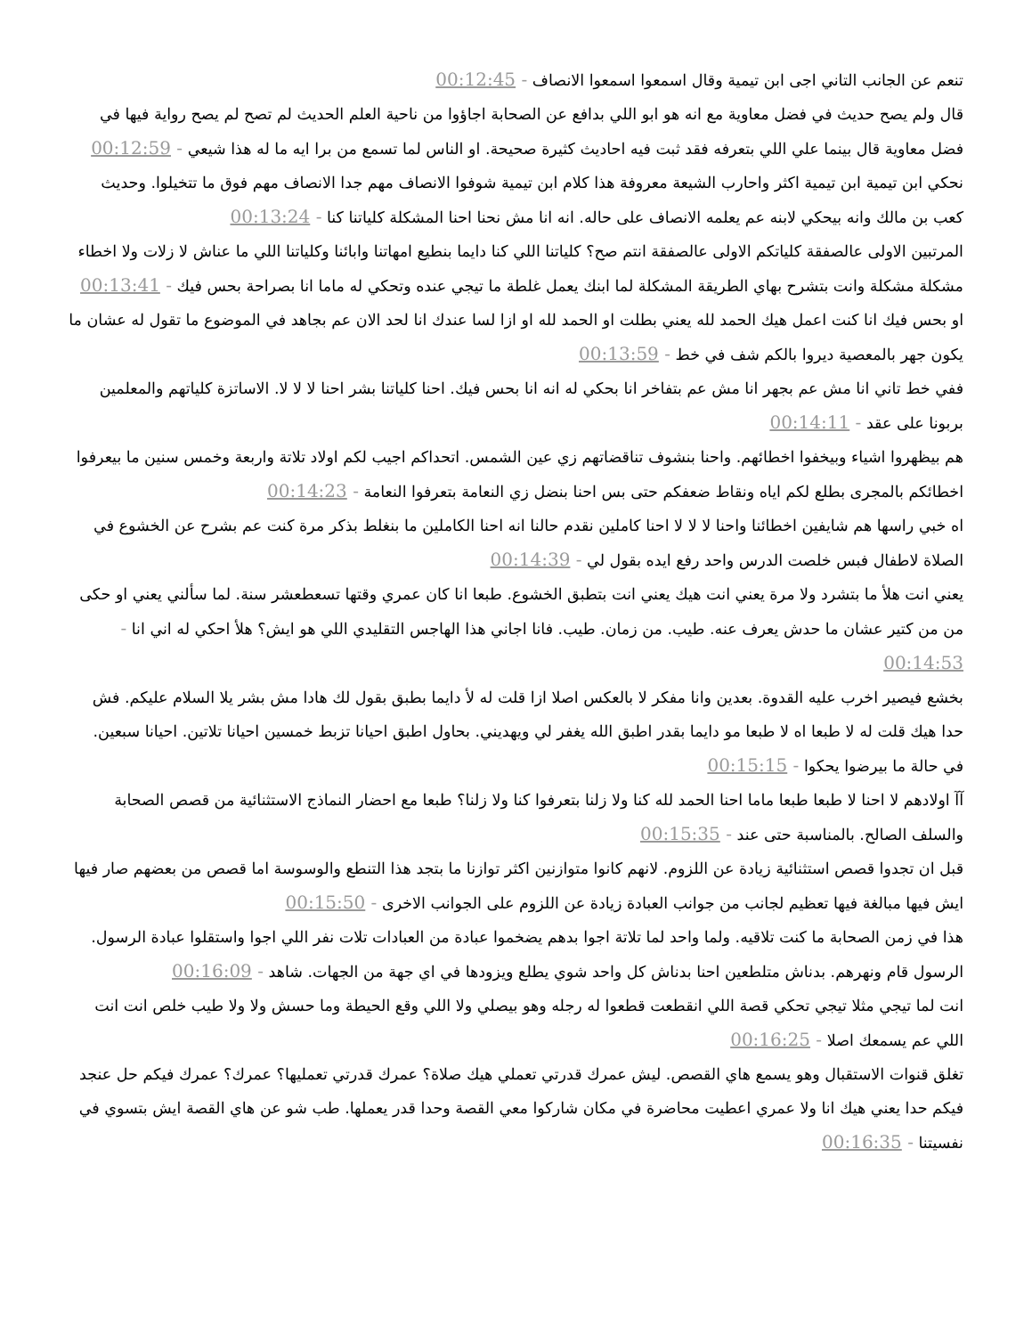تنعم عن الجانب التاني اجى ابن تيمية وقال اسمعوا اسمعوا الانصاف - 00:12:45
قال ولم يصح حديث في فضل معاوية مع انه هو ابو اللي بدافع عن الصحابة اجاؤوا من ناحية العلم الحديث لم تصح لم يصح رواية فيها في فضل معاوية قال بينما علي اللي بتعرفه فقد ثبت فيه احاديث كثيرة صحيحة. او الناس لما تسمع من برا ايه ما له هذا شيعي - 00:12:59
نحكي ابن تيمية ابن تيمية اكثر واحارب الشيعة معروفة هذا كلام ابن تيمية شوفوا الانصاف مهم جدا الانصاف مهم فوق ما تتخيلوا. وحديث كعب بن مالك وانه بيحكي لابنه عم يعلمه الانصاف على حاله. انه انا مش نحنا احنا المشكلة كلياتنا كنا - 00:13:24
المرتبين الاولى عالصفقة كلياتكم الاولى عالصفقة انتم صح؟ كلياتنا اللي كنا دايما بنطيع امهاتنا وابائنا وكلياتنا اللي ما عناش لا زلات ولا اخطاء مشكلة مشكلة وانت بتشرح بهاي الطريقة المشكلة لما ابنك يعمل غلطة ما تيجي عنده وتحكي له ماما انا بصراحة بحس فيك - 00:13:41
او بحس فيك انا كنت اعمل هيك الحمد لله يعني بطلت او الحمد لله او ازا لسا عندك انا لحد الان عم بجاهد في الموضوع ما تقول له عشان ما يكون جهر بالمعصية ديروا بالكم شف في خط - 00:13:59
ففي خط تاني انا مش عم بجهر انا مش عم بتفاخر انا بحكي له انه انا بحس فيك. احنا كلياتنا بشر احنا لا لا لا. الاساتزة كلياتهم والمعلمين بربونا على عقد - 00:14:11
هم بيظهروا اشياء وبيخفوا اخطائهم. واحنا بنشوف تناقضاتهم زي عين الشمس. اتحداكم اجيب لكم اولاد تلاتة واربعة وخمس سنين ما بيعرفوا اخطائكم بالمجرى بطلع لكم اياه ونقاط ضعفكم حتى بس احنا بنضل زي النعامة بتعرفوا النعامة - 00:14:23
اه خبي راسها هم شايفين اخطائنا واحنا لا لا لا احنا كاملين نقدم حالنا انه احنا الكاملين ما بنغلط بذكر مرة كنت عم بشرح عن الخشوع في الصلاة لاطفال فبس خلصت الدرس واحد رفع ايده بقول لي - 00:14:39
يعني انت هلأ ما بتشرد ولا مرة يعني انت هيك يعني انت بتطبق الخشوع. طبعا انا كان عمري وقتها تسعطعشر سنة. لما سألني يعني او حكى من من كتير عشان ما حدش يعرف عنه. طيب. من زمان. طيب. فانا اجاني هذا الهاجس التقليدي اللي هو ايش؟ هلأ احكي له اني انا - 00:14:53
بخشع فيصير اخرب عليه القدوة. بعدين وانا مفكر لا بالعكس اصلا ازا قلت له لأ دايما بطبق بقول لك هادا مش بشر يلا السلام عليكم. فش حدا هيك قلت له لا طبعا اه لا طبعا مو دايما بقدر اطبق الله يغفر لي ويهديني. بحاول اطبق احيانا تزبط خمسين احيانا تلاتين. احيانا سبعين. في حالة ما بيرضوا يحكوا - 00:15:15
آآ اولادهم لا احنا لا طبعا طبعا ماما احنا الحمد لله كنا ولا زلنا بتعرفوا كنا ولا زلنا؟ طبعا مع احضار النماذج الاستثنائية من قصص الصحابة والسلف الصالح. بالمناسبة حتى عند - 00:15:35
قبل ان تجدوا قصص استثنائية زيادة عن اللزوم. لانهم كانوا متوازنين اكثر توازنا ما بتجد هذا التنطع والوسوسة اما قصص من بعضهم صار فيها ايش فيها مبالغة فيها تعظيم لجانب من جوانب العبادة زيادة عن اللزوم على الجوانب الاخرى - 00:15:50
هذا في زمن الصحابة ما كنت تلاقيه. ولما واحد لما تلاتة اجوا بدهم يضخموا عبادة من العبادات تلات نفر اللي اجوا واستقلوا عبادة الرسول. الرسول قام ونهرهم. بدناش متلطعين احنا بدناش كل واحد شوي يطلع ويزودها في اي جهة من الجهات. شاهد - 00:16:09
انت لما تيجي مثلا تيجي تحكي قصة اللي انقطعت قطعوا له رجله وهو بيصلي ولا اللي وقع الحيطة وما حسش ولا ولا طيب خلص انت انت اللي عم يسمعك اصلا - 00:16:25
تغلق قنوات الاستقبال وهو يسمع هاي القصص. ليش عمرك قدرتي تعملي هيك صلاة؟ عمرك قدرتي تعمليها؟ عمرك؟ عمرك فيكم حل عنجد فيكم حدا يعني هيك انا ولا عمري اعطيت محاضرة في مكان شاركوا معي القصة وحدا قدر يعملها. طب شو عن هاي القصة ايش بتسوي في نفسيتنا - 00:16:35